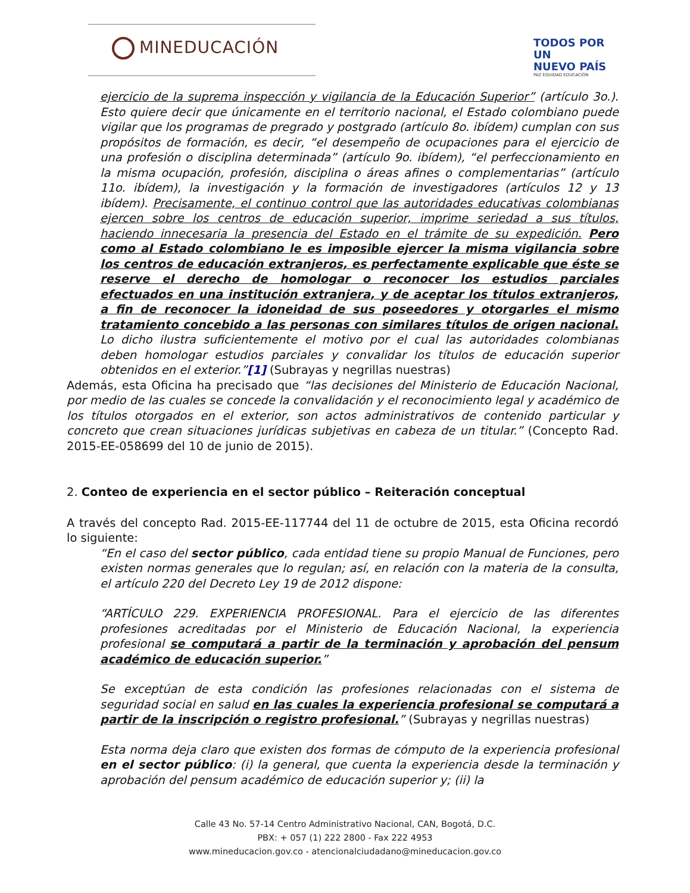MINEDUCACIÓN
TODOS POR UN
NUEVO PAÍS
PAZ EQUIDAD EDUCACIÓN
ejercicio de la suprema inspección y vigilancia de la Educación Superior” (artículo 3o.). Esto quiere decir que únicamente en el territorio nacional, el Estado colombiano puede vigilar que los programas de pregrado y postgrado (artículo 8o. ibídem) cumplan con sus propósitos de formación, es decir, “el desempeño de ocupaciones para el ejercicio de una profesión o disciplina determinada” (artículo 9o. ibídem), “el perfeccionamiento en la misma ocupación, profesión, disciplina o áreas afines o complementarias” (artículo 11o. ibídem), la investigación y la formación de investigadores (artículos 12 y 13 ibídem). Precisamente, el continuo control que las autoridades educativas colombianas ejercen sobre los centros de educación superior, imprime seriedad a sus títulos, haciendo innecesaria la presencia del Estado en el trámite de su expedición. Pero como al Estado colombiano le es imposible ejercer la misma vigilancia sobre los centros de educación extranjeros, es perfectamente explicable que éste se reserve el derecho de homologar o reconocer los estudios parciales efectuados en una institución extranjera, y de aceptar los títulos extranjeros, a fin de reconocer la idoneidad de sus poseedores y otorgarles el mismo tratamiento concebido a las personas con similares títulos de origen nacional. Lo dicho ilustra suficientemente el motivo por el cual las autoridades colombianas deben homologar estudios parciales y convalidar los títulos de educación superior obtenidos en el exterior.”[1] (Subrayas y negrillas nuestras)
Además, esta Oficina ha precisado que “las decisiones del Ministerio de Educación Nacional, por medio de las cuales se concede la convalidación y el reconocimiento legal y académico de los títulos otorgados en el exterior, son actos administrativos de contenido particular y concreto que crean situaciones jurídicas subjetivas en cabeza de un titular.” (Concepto Rad. 2015-EE-058699 del 10 de junio de 2015).
2. Conteo de experiencia en el sector público – Reiteración conceptual
A través del concepto Rad. 2015-EE-117744 del 11 de octubre de 2015, esta Oficina recordó lo siguiente:
“En el caso del sector público, cada entidad tiene su propio Manual de Funciones, pero existen normas generales que lo regulan; así, en relación con la materia de la consulta, el artículo 220 del Decreto Ley 19 de 2012 dispone:
“ARTÍCULO 229. EXPERIENCIA PROFESIONAL. Para el ejercicio de las diferentes profesiones acreditadas por el Ministerio de Educación Nacional, la experiencia profesional se computará a partir de la terminación y aprobación del pensum académico de educación superior.”
Se exceptúan de esta condición las profesiones relacionadas con el sistema de seguridad social en salud en las cuales la experiencia profesional se computará a partir de la inscripción o registro profesional.” (Subrayas y negrillas nuestras)
Esta norma deja claro que existen dos formas de cómputo de la experiencia profesional en el sector público: (i) la general, que cuenta la experiencia desde la terminación y aprobación del pensum académico de educación superior y; (ii) la
Calle 43 No. 57-14 Centro Administrativo Nacional, CAN, Bogotá, D.C.
PBX: + 057 (1) 222 2800 - Fax 222 4953
www.mineducacion.gov.co - atencionalciudadano@mineducacion.gov.co